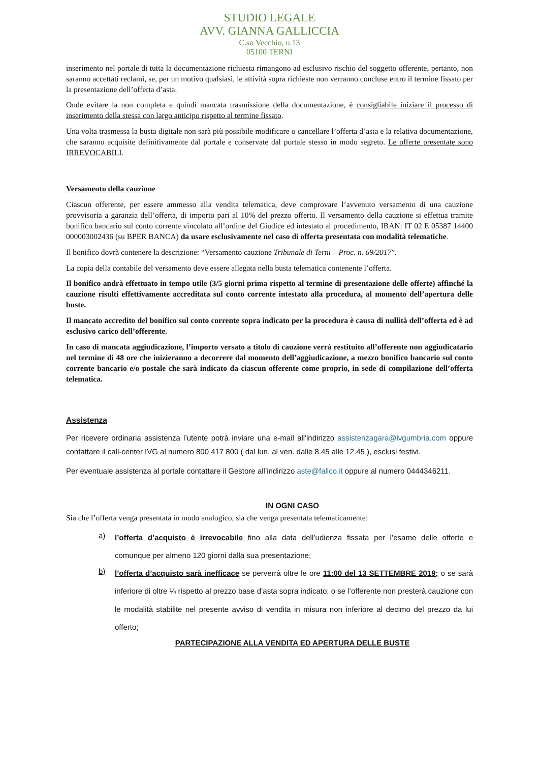STUDIO LEGALE
AVV. GIANNA GALLICCIA
C.so Vecchio, n.13
05100 TERNI
inserimento nel portale di tutta la documentazione richiesta rimangono ad esclusivo rischio del soggetto offerente, pertanto, non saranno accettati reclami, se, per un motivo qualsiasi, le attività sopra richieste non verranno concluse entro il termine fissato per la presentazione dell’offerta d’asta.
Onde evitare la non completa e quindi mancata trasmissione della documentazione, è consigliabile iniziare il processo di inserimento della stessa con largo anticipo rispetto al termine fissato.
Una volta trasmessa la busta digitale non sarà più possibile modificare o cancellare l’offerta d’asta e la relativa documentazione, che saranno acquisite definitivamente dal portale e conservate dal portale stesso in modo segreto. Le offerte presentate sono IRREVOCABILI.
Versamento della cauzione
Ciascun offerente, per essere ammesso alla vendita telematica, deve comprovare l’avvenuto versamento di una cauzione provvisoria a garanzia dell’offerta, di importo pari al 10% del prezzo offerto. Il versamento della cauzione si effettua tramite bonifico bancario sul conto corrente vincolato all’ordine del Giudice ed intestato al procedimento, IBAN: IT 02 E 05387 14400 000003002436 (su BPER BANCA) da usare esclusivamente nel caso di offerta presentata con modalità telematiche.
Il bonifico dovrà contenere la descrizione: “Versamento cauzione Tribunale di Terni – Proc. n. 69/2017”.
La copia della contabile del versamento deve essere allegata nella busta telematica contenente l’offerta.
Il bonifico andrà effettuato in tempo utile (3/5 giorni prima rispetto al termine di presentazione delle offerte) affinché la cauzione risulti effettivamente accreditata sul conto corrente intestato alla procedura, al momento dell’apertura delle buste.
Il mancato accredito del bonifico sul conto corrente sopra indicato per la procedura è causa di nullità dell’offerta ed è ad esclusivo carico dell’offerente.
In caso di mancata aggiudicazione, l’importo versato a titolo di cauzione verrà restituito all’offerente non aggiudicatario nel termine di 48 ore che inizieranno a decorrere dal momento dell’aggiudicazione, a mezzo bonifico bancario sul conto corrente bancario e/o postale che sarà indicato da ciascun offerente come proprio, in sede di compilazione dell’offerta telematica.
Assistenza
Per ricevere ordinaria assistenza l’utente potrà inviare una e-mail all'indirizzo assistenzagara@ivgumbria.com oppure contattare il call-center IVG al numero 800 417 800 ( dal lun. al ven. dalle 8.45 alle 12.45 ), esclusi festivi.
Per eventuale assistenza al portale contattare il Gestore all’indirizzo aste@fallco.it oppure al numero 0444346211.
IN OGNI CASO
Sia che l’offerta venga presentata in modo analogico, sia che venga presentata telematicamente:
a)
l’offerta d’acquisto è irrevocabile fino alla data dell’udienza fissata per l’esame delle offerte e comunque per almeno 120 giorni dalla sua presentazione;
b)
l’offerta d’acquisto sarà inefficace se perverrà oltre le ore 11:00 del 13 SETTEMBRE 2019; o se sarà inferiore di oltre ¼ rispetto al prezzo base d’asta sopra indicato; o se l’offerente non presterà cauzione con le modalità stabilite nel presente avviso di vendita in misura non inferiore al decimo del prezzo da lui offerto;
PARTECIPAZIONE ALLA VENDITA ED APERTURA DELLE BUSTE